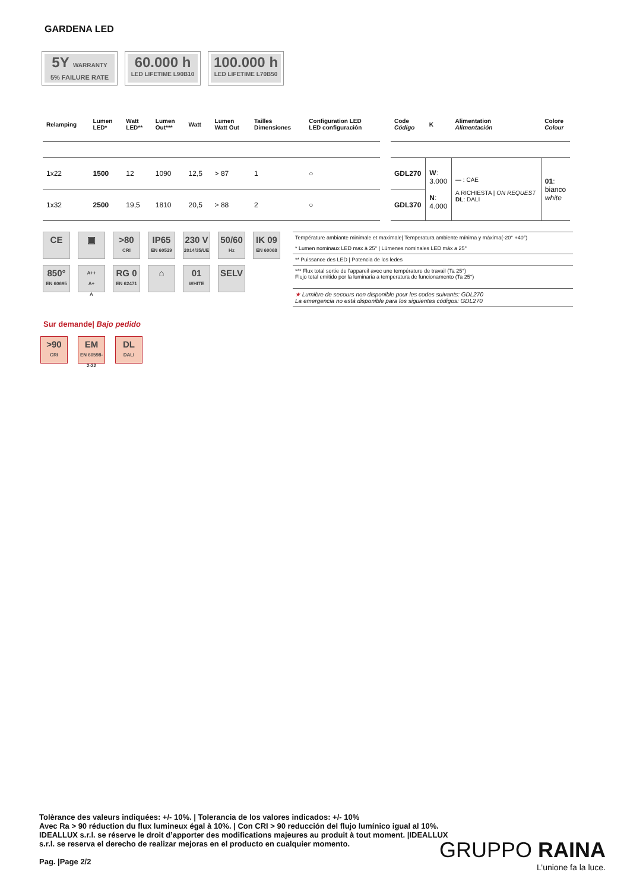GARDENA LED
5Y WARRANTY
5% FAILURE RATE
60.000 h
LED LIFETIME L90B10
100.000 h
LED LIFETIME L70B50
| Relamping | Lumen LED* | Watt LED** | Lumen Out*** | Watt | Lumen Watt Out | Tailles Dimensiones | Configuration LED LED configuración |
| --- | --- | --- | --- | --- | --- | --- | --- |
| 1x22 | 1500 | 12 | 1090 | 12,5 | > 87 | 1 | ○ |
| 1x32 | 2500 | 19,5 | 1810 | 20,5 | > 88 | 2 | ○ |
| Code Código | K | Alimentation Alimentación | Colore Colour |
| --- | --- | --- | --- |
| GDL270 | W : 3.000 N : 4.000 | — : CAE A RICHIESTA / ON REQUEST DL : DALI | 01 : bianco white |
| GDL370 | | | |
CE
▣
>80
CRI
IP65
EN 60529
230 V
2014/35/UE
50/60
Hz
IK 09
EN 60068
850°
EN 60695
A++
A+
A
RG 0
EN 62471
⌂
01
WHITE
SELV
Température ambiante minimale et maximale| Temperatura ambiente mínima y máxima(-20° +40°)
* Lumen nominaux LED max à 25° | Lúmenes nominales LED máx a 25°
** Puissance des LED | Potencia de los ledes
*** Flux total sortie de l'appareil avec une température de travail (Ta 25°)
Flujo total emitido por la luminaria a temperatura de funcionamento (Ta 25°)
★ Lumière de secours non disponible pour les codes suivants: GDL270
La emergencia no está disponible para los siguientes códigos: GDL270
Sur demande| Bajo pedido
>90
CRI
EM
EN 60598-2-22
DL
DALI
Tolèrance des valeurs indiquées: +/- 10%. | Tolerancia de los valores indicados: +/- 10%
Avec Ra > 90 réduction du flux lumineux égal à 10%. | Con CRI > 90 reducción del flujo lumínico igual al 10%.
IDEALLUX s.r.l. se réserve le droit d’apporter des modifications majeures au produit à tout moment. |IDEALLUX s.r.l. se reserva el derecho de realizar mejoras en el producto en cualquier momento.
Pag. |Page 2/2
GRUPPO RAINA
L’unione fa la luce.